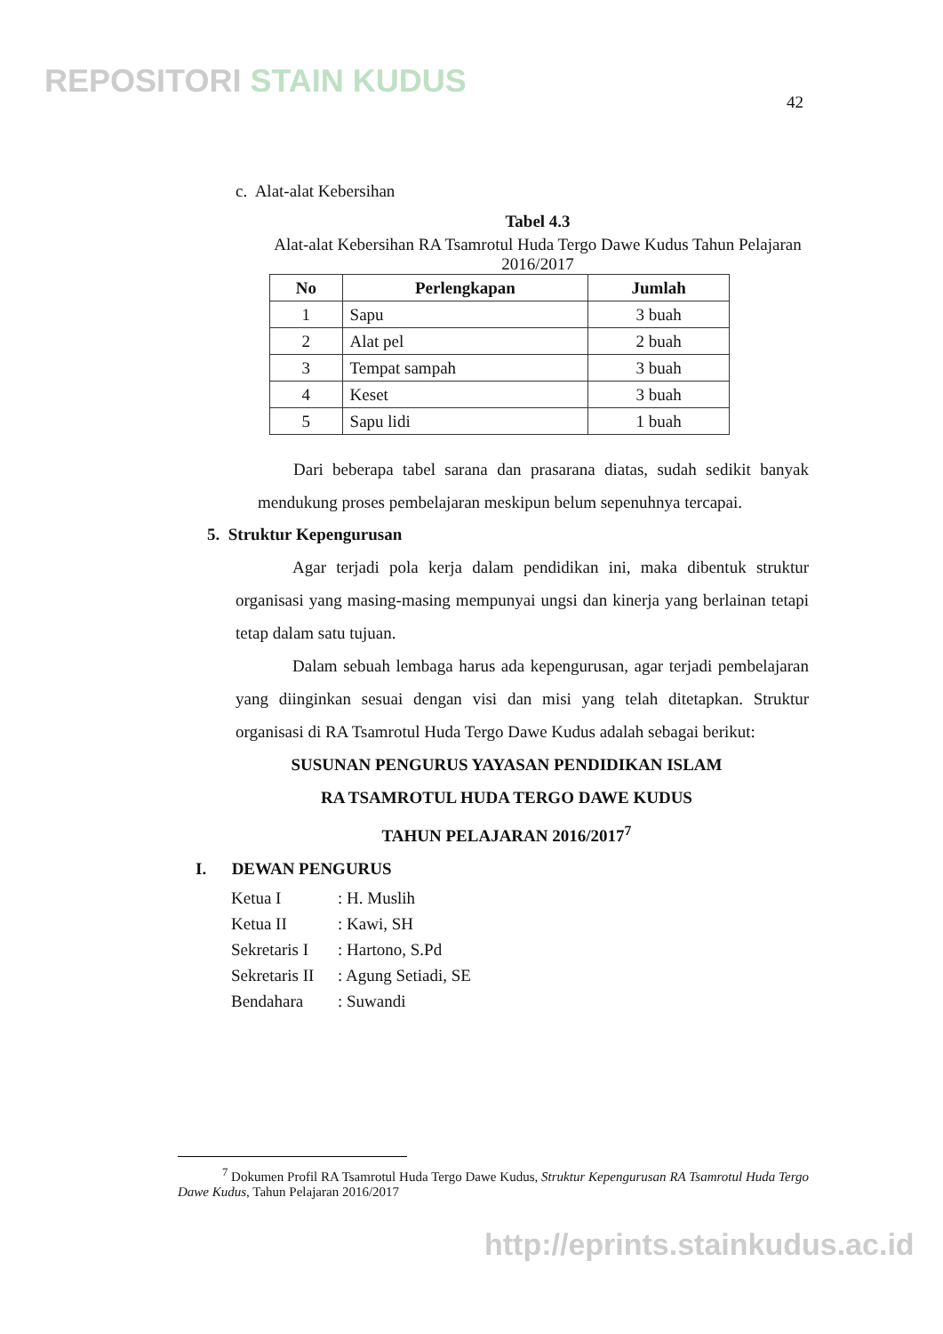REPOSITORI STAIN KUDUS
42
c. Alat-alat Kebersihan
Tabel 4.3
Alat-alat Kebersihan RA Tsamrotul Huda Tergo Dawe Kudus Tahun Pelajaran 2016/2017
| No | Perlengkapan | Jumlah |
| --- | --- | --- |
| 1 | Sapu | 3 buah |
| 2 | Alat pel | 2 buah |
| 3 | Tempat sampah | 3 buah |
| 4 | Keset | 3 buah |
| 5 | Sapu lidi | 1 buah |
Dari beberapa tabel sarana dan prasarana diatas, sudah sedikit banyak mendukung proses pembelajaran meskipun belum sepenuhnya tercapai.
5. Struktur Kepengurusan
Agar terjadi pola kerja dalam pendidikan ini, maka dibentuk struktur organisasi yang masing-masing mempunyai ungsi dan kinerja yang berlainan tetapi tetap dalam satu tujuan.
Dalam sebuah lembaga harus ada kepengurusan, agar terjadi pembelajaran yang diinginkan sesuai dengan visi dan misi yang telah ditetapkan. Struktur organisasi di RA Tsamrotul Huda Tergo Dawe Kudus adalah sebagai berikut:
SUSUNAN PENGURUS YAYASAN PENDIDIKAN ISLAM
RA TSAMROTUL HUDA TERGO DAWE KUDUS
TAHUN PELAJARAN 2016/2017<sup>7</sup>
I. DEWAN PENGURUS
| Ketua I | : H. Muslih |
| Ketua II | : Kawi, SH |
| Sekretaris I | : Hartono, S.Pd |
| Sekretaris II | : Agung Setiadi, SE |
| Bendahara | : Suwandi |
<sup>7</sup> Dokumen Profil RA Tsamrotul Huda Tergo Dawe Kudus, Struktur Kepengurusan RA Tsamrotul Huda Tergo Dawe Kudus, Tahun Pelajaran 2016/2017
http://eprints.stainkudus.ac.id